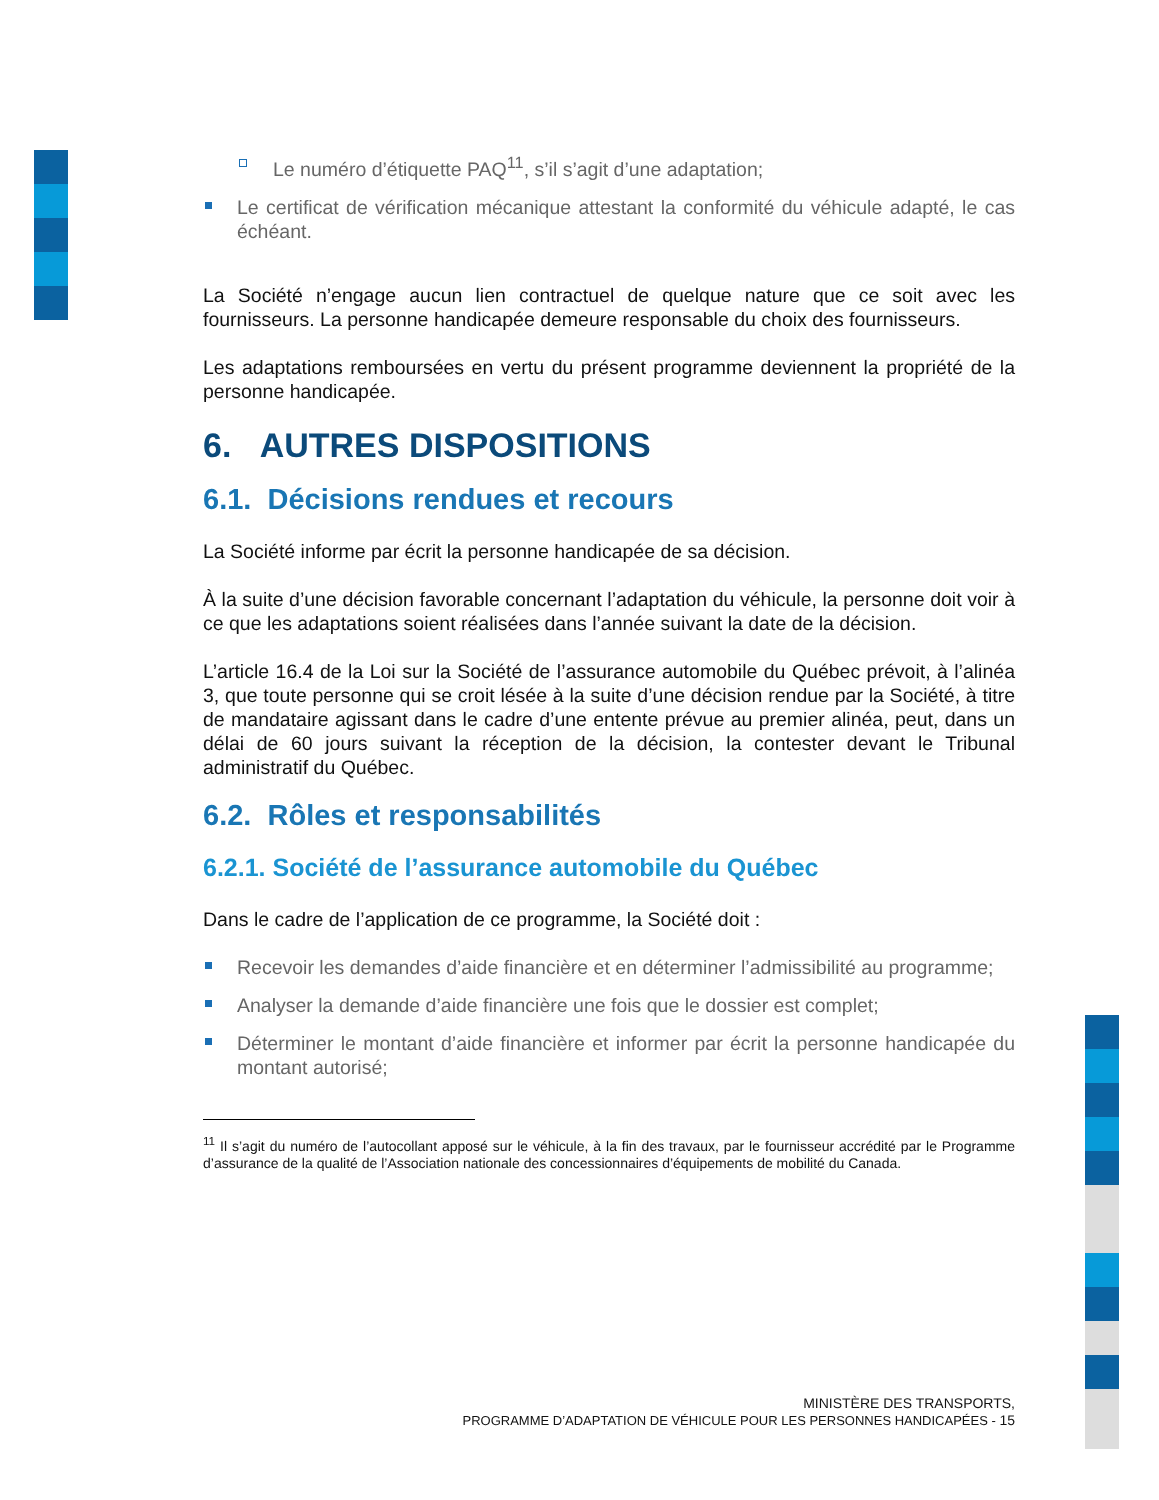Le numéro d’étiquette PAQ<sup>11</sup>, s’il s’agit d’une adaptation;
Le certificat de vérification mécanique attestant la conformité du véhicule adapté, le cas échéant.
La Société n’engage aucun lien contractuel de quelque nature que ce soit avec les fournisseurs. La personne handicapée demeure responsable du choix des fournisseurs.
Les adaptations remboursées en vertu du présent programme deviennent la propriété de la personne handicapée.
6. AUTRES DISPOSITIONS
6.1. Décisions rendues et recours
La Société informe par écrit la personne handicapée de sa décision.
À la suite d’une décision favorable concernant l’adaptation du véhicule, la personne doit voir à ce que les adaptations soient réalisées dans l’année suivant la date de la décision.
L’article 16.4 de la Loi sur la Société de l’assurance automobile du Québec prévoit, à l’alinéa 3, que toute personne qui se croit lésée à la suite d’une décision rendue par la Société, à titre de mandataire agissant dans le cadre d’une entente prévue au premier alinéa, peut, dans un délai de 60 jours suivant la réception de la décision, la contester devant le Tribunal administratif du Québec.
6.2. Rôles et responsabilités
6.2.1. Société de l’assurance automobile du Québec
Dans le cadre de l’application de ce programme, la Société doit :
Recevoir les demandes d’aide financière et en déterminer l’admissibilité au programme;
Analyser la demande d’aide financière une fois que le dossier est complet;
Déterminer le montant d’aide financière et informer par écrit la personne handicapée du montant autorisé;
<sup>11</sup> Il s’agit du numéro de l’autocollant apposé sur le véhicule, à la fin des travaux, par le fournisseur accrédité par le Programme d’assurance de la qualité de l’Association nationale des concessionnaires d’équipements de mobilité du Canada.
MINISTÈRE DES TRANSPORTS,
PROGRAMME D’ADAPTATION DE VÉHICULE POUR LES PERSONNES HANDICAPÉES - 15